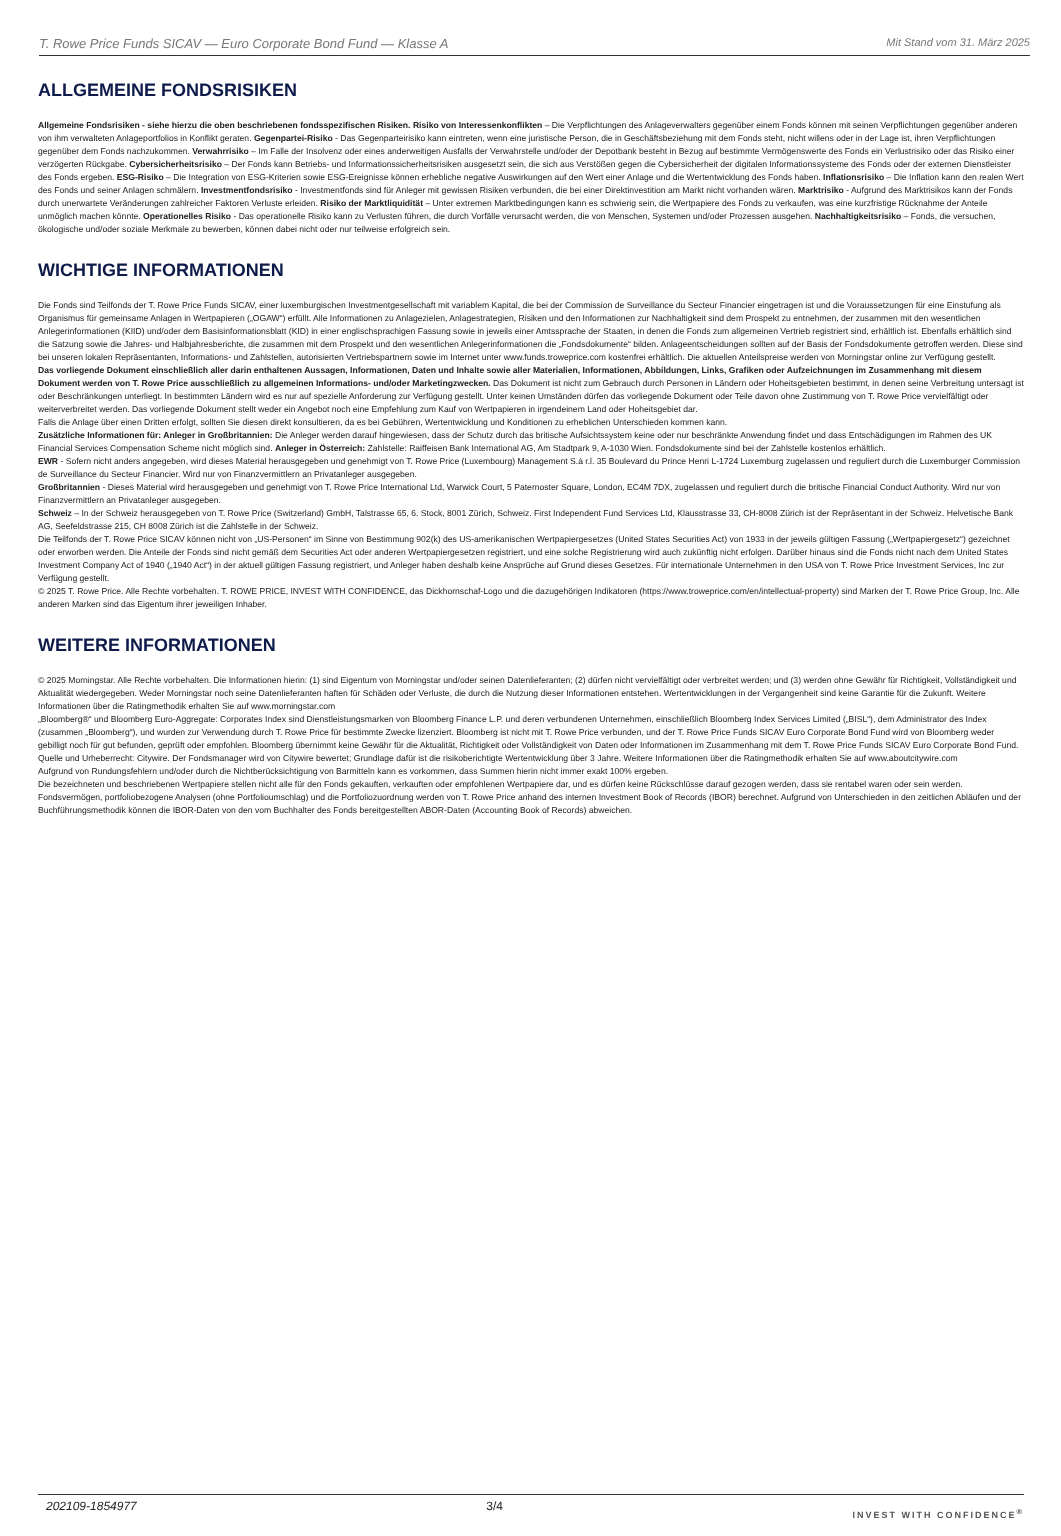T. Rowe Price Funds SICAV — Euro Corporate Bond Fund — Klasse A Mit Stand vom 31. März 2025
ALLGEMEINE FONDSRISIKEN
Allgemeine Fondsrisiken - siehe hierzu die oben beschriebenen fondsspezifischen Risiken. Risiko von Interessenkonflikten – Die Verpflichtungen des Anlageverwalters gegenüber einem Fonds können mit seinen Verpflichtungen gegenüber anderen von ihm verwalteten Anlageportfolios in Konflikt geraten. Gegenpartei-Risiko - Das Gegenparteirisiko kann eintreten, wenn eine juristische Person, die in Geschäftsbeziehung mit dem Fonds steht, nicht willens oder in der Lage ist, ihren Verpflichtungen gegenüber dem Fonds nachzukommen. Verwahrrisiko – Im Falle der Insolvenz oder eines anderweitigen Ausfalls der Verwahrstelle und/oder der Depotbank besteht in Bezug auf bestimmte Vermögenswerte des Fonds ein Verlustrisiko oder das Risiko einer verzögerten Rückgabe. Cybersicherheitsrisiko – Der Fonds kann Betriebs- und Informationssicherheitsrisiken ausgesetzt sein, die sich aus Verstößen gegen die Cybersicherheit der digitalen Informationssysteme des Fonds oder der externen Dienstleister des Fonds ergeben. ESG-Risiko – Die Integration von ESG-Kriterien sowie ESG-Ereignisse können erhebliche negative Auswirkungen auf den Wert einer Anlage und die Wertentwicklung des Fonds haben. Inflationsrisiko – Die Inflation kann den realen Wert des Fonds und seiner Anlagen schmälern. Investmentfondsrisiko - Investmentfonds sind für Anleger mit gewissen Risiken verbunden, die bei einer Direktinvestition am Markt nicht vorhanden wären. Marktrisiko - Aufgrund des Marktrisikos kann der Fonds durch unerwartete Veränderungen zahlreicher Faktoren Verluste erleiden. Risiko der Marktliquidität – Unter extremen Marktbedingungen kann es schwierig sein, die Wertpapiere des Fonds zu verkaufen, was eine kurzfristige Rücknahme der Anteile unmöglich machen könnte. Operationelles Risiko - Das operationelle Risiko kann zu Verlusten führen, die durch Vorfälle verursacht werden, die von Menschen, Systemen und/oder Prozessen ausgehen. Nachhaltigkeitsrisiko – Fonds, die versuchen, ökologische und/oder soziale Merkmale zu bewerben, können dabei nicht oder nur teilweise erfolgreich sein.
WICHTIGE INFORMATIONEN
Die Fonds sind Teilfonds der T. Rowe Price Funds SICAV, einer luxemburgischen Investmentgesellschaft mit variablem Kapital, die bei der Commission de Surveillance du Secteur Financier eingetragen ist und die Voraussetzungen für eine Einstufung als Organismus für gemeinsame Anlagen in Wertpapieren („OGAW“) erfüllt. Alle Informationen zu Anlagezielen, Anlagestrategien, Risiken und den Informationen zur Nachhaltigkeit sind dem Prospekt zu entnehmen, der zusammen mit den wesentlichen Anlegerinformationen (KIID) und/oder dem Basisinformationsblatt (KID) in einer englischsprachigen Fassung sowie in jeweils einer Amtssprache der Staaten, in denen die Fonds zum allgemeinen Vertrieb registriert sind, erhältlich ist. Ebenfalls erhältlich sind die Satzung sowie die Jahres- und Halbjahresberichte, die zusammen mit dem Prospekt und den wesentlichen Anlegerinformationen die „Fondsdokumente“ bilden. Anlageentscheidungen sollten auf der Basis der Fondsdokumente getroffen werden. Diese sind bei unseren lokalen Repräsentanten, Informations- und Zahlstellen, autorisierten Vertriebspartnern sowie im Internet unter www.funds.troweprice.com kostenfrei erhältlich. Die aktuellen Anteilspreise werden von Morningstar online zur Verfügung gestellt.
Das vorliegende Dokument einschließlich aller darin enthaltenen Aussagen, Informationen, Daten und Inhalte sowie aller Materialien, Informationen, Abbildungen, Links, Grafiken oder Aufzeichnungen im Zusammenhang mit diesem Dokument werden von T. Rowe Price ausschließlich zu allgemeinen Informations- und/oder Marketingzwecken. Das Dokument ist nicht zum Gebrauch durch Personen in Ländern oder Hoheitsgebieten bestimmt, in denen seine Verbreitung untersagt ist oder Beschränkungen unterliegt. In bestimmten Ländern wird es nur auf spezielle Anforderung zur Verfügung gestellt. Unter keinen Umständen dürfen das vorliegende Dokument oder Teile davon ohne Zustimmung von T. Rowe Price vervielfältigt oder weiterverbreitet werden. Das vorliegende Dokument stellt weder ein Angebot noch eine Empfehlung zum Kauf von Wertpapieren in irgendeinem Land oder Hoheitsgebiet dar.
Falls die Anlage über einen Dritten erfolgt, sollten Sie diesen direkt konsultieren, da es bei Gebühren, Wertentwicklung und Konditionen zu erheblichen Unterschieden kommen kann.
Zusätzliche Informationen für: Anleger in Großbritannien: Die Anleger werden darauf hingewiesen, dass der Schutz durch das britische Aufsichtssystem keine oder nur beschränkte Anwendung findet und dass Entschädigungen im Rahmen des UK Financial Services Compensation Scheme nicht möglich sind. Anleger in Österreich: Zahlstelle: Raiffeisen Bank International AG, Am Stadtpark 9, A-1030 Wien. Fondsdokumente sind bei der Zahlstelle kostenlos erhältlich.
EWR - Sofern nicht anders angegeben, wird dieses Material herausgegeben und genehmigt von T. Rowe Price (Luxembourg) Management S.à r.l. 35 Boulevard du Prince Henri L-1724 Luxemburg zugelassen und reguliert durch die Luxemburger Commission de Surveillance du Secteur Financier. Wird nur von Finanzvermittlern an Privatanleger ausgegeben.
Großbritannien - Dieses Material wird herausgegeben und genehmigt von T. Rowe Price International Ltd, Warwick Court, 5 Paternoster Square, London, EC4M 7DX, zugelassen und reguliert durch die britische Financial Conduct Authority. Wird nur von Finanzvermittlern an Privatanleger ausgegeben.
Schweiz – In der Schweiz herausgegeben von T. Rowe Price (Switzerland) GmbH, Talstrasse 65, 6. Stock, 8001 Zürich, Schweiz. First Independent Fund Services Ltd, Klausstrasse 33, CH-8008 Zürich ist der Repräsentant in der Schweiz. Helvetische Bank AG, Seefeldstrasse 215, CH 8008 Zürich ist die Zahlstelle in der Schweiz.
Die Teilfonds der T. Rowe Price SICAV können nicht von „US-Personen“ im Sinne von Bestimmung 902(k) des US-amerikanischen Wertpapiergesetzes (United States Securities Act) von 1933 in der jeweils gültigen Fassung („Wertpapiergesetz“) gezeichnet oder erworben werden. Die Anteile der Fonds sind nicht gemäß dem Securities Act oder anderen Wertpapiergesetzen registriert, und eine solche Registrierung wird auch zukünftig nicht erfolgen. Darüber hinaus sind die Fonds nicht nach dem United States Investment Company Act of 1940 („1940 Act“) in der aktuell gültigen Fassung registriert, und Anleger haben deshalb keine Ansprüche auf Grund dieses Gesetzes. Für internationale Unternehmen in den USA von T. Rowe Price Investment Services, Inc zur Verfügung gestellt.
© 2025 T. Rowe Price. Alle Rechte vorbehalten. T. ROWE PRICE, INVEST WITH CONFIDENCE, das Dickhornschaf-Logo und die dazugehörigen Indikatoren (https://www.troweprice.com/en/intellectual-property) sind Marken der T. Rowe Price Group, Inc. Alle anderen Marken sind das Eigentum ihrer jeweiligen Inhaber.
WEITERE INFORMATIONEN
© 2025 Morningstar. Alle Rechte vorbehalten. Die Informationen hierin: (1) sind Eigentum von Morningstar und/oder seinen Datenlieferanten; (2) dürfen nicht vervielfältigt oder verbreitet werden; und (3) werden ohne Gewähr für Richtigkeit, Vollständigkeit und Aktualität wiedergegeben. Weder Morningstar noch seine Datenlieferanten haften für Schäden oder Verluste, die durch die Nutzung dieser Informationen entstehen. Wertentwicklungen in der Vergangenheit sind keine Garantie für die Zukunft. Weitere Informationen über die Ratingmethodik erhalten Sie auf www.morningstar.com
„Bloomberg®“ und Bloomberg Euro-Aggregate: Corporates Index sind Dienstleistungsmarken von Bloomberg Finance L.P. und deren verbundenen Unternehmen, einschließlich Bloomberg Index Services Limited („BISL“), dem Administrator des Index (zusammen „Bloomberg“), und wurden zur Verwendung durch T. Rowe Price für bestimmte Zwecke lizenziert. Bloomberg ist nicht mit T. Rowe Price verbunden, und der T. Rowe Price Funds SICAV Euro Corporate Bond Fund wird von Bloomberg weder gebilligt noch für gut befunden, geprüft oder empfohlen. Bloomberg übernimmt keine Gewähr für die Aktualität, Richtigkeit oder Vollständigkeit von Daten oder Informationen im Zusammenhang mit dem T. Rowe Price Funds SICAV Euro Corporate Bond Fund.
Quelle und Urheberrecht: Citywire. Der Fondsmanager wird von Citywire bewertet; Grundlage dafür ist die risikoberichtigte Wertentwicklung über 3 Jahre. Weitere Informationen über die Ratingmethodik erhalten Sie auf www.aboutcitywire.com
Aufgrund von Rundungsfehlern und/oder durch die Nichtberücksichtigung von Barmitteln kann es vorkommen, dass Summen hierin nicht immer exakt 100% ergeben.
Die bezeichneten und beschriebenen Wertpapiere stellen nicht alle für den Fonds gekauften, verkauften oder empfohlenen Wertpapiere dar, und es dürfen keine Rückschlüsse darauf gezogen werden, dass sie rentabel waren oder sein werden.
Fondsvermögen, portfoliobezogene Analysen (ohne Portfolioumschlag) und die Portfoliozuordnung werden von T. Rowe Price anhand des internen Investment Book of Records (IBOR) berechnet. Aufgrund von Unterschieden in den zeitlichen Abläufen und der Buchführungsmethodik können die IBOR-Daten von den vom Buchhalter des Fonds bereitgestellten ABOR-Daten (Accounting Book of Records) abweichen.
202109-1854977 3/4 INVEST WITH CONFIDENCE<sup>®</sup>